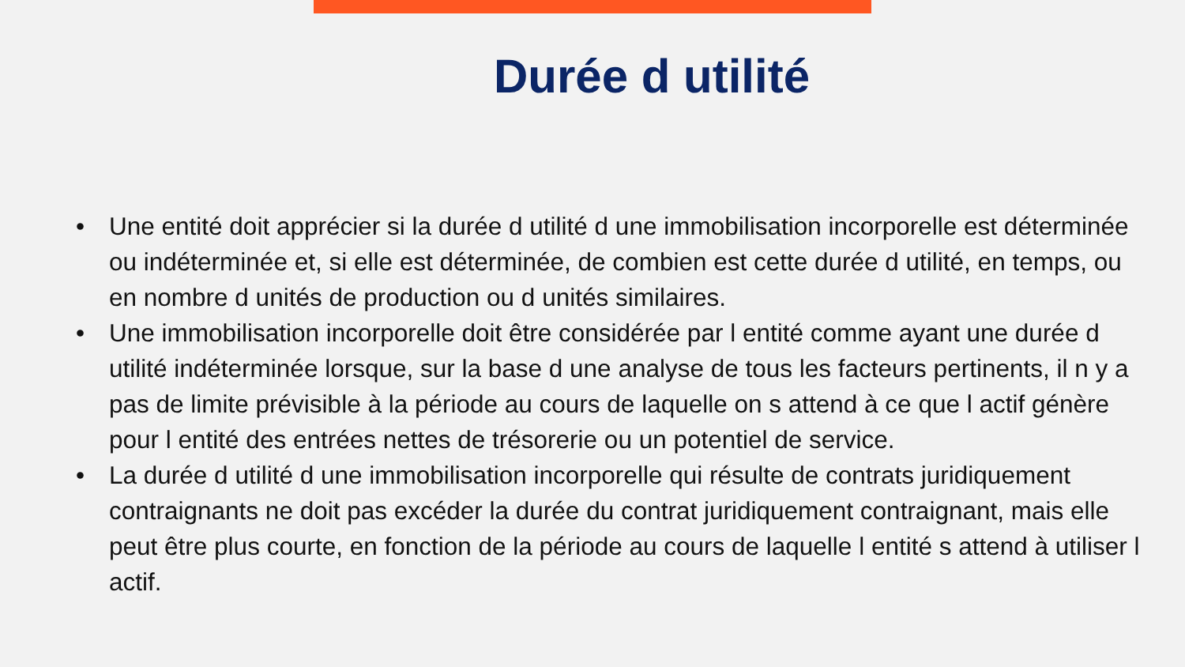Durée d utilité
• Une entité doit apprécier si la durée d utilité d une immobilisation incorporelle est déterminée ou indéterminée et, si elle est déterminée, de combien est cette durée d utilité, en temps, ou en nombre d unités de production ou d unités similaires.
• Une immobilisation incorporelle doit être considérée par l entité comme ayant une durée d utilité indéterminée lorsque, sur la base d une analyse de tous les facteurs pertinents, il n y a pas de limite prévisible à la période au cours de laquelle on s attend à ce que l actif génère pour l entité des entrées nettes de trésorerie ou un potentiel de service.
• La durée d utilité d une immobilisation incorporelle qui résulte de contrats juridiquement contraignants ne doit pas excéder la durée du contrat juridiquement contraignant, mais elle peut être plus courte, en fonction de la période au cours de laquelle l entité s attend à utiliser l actif.